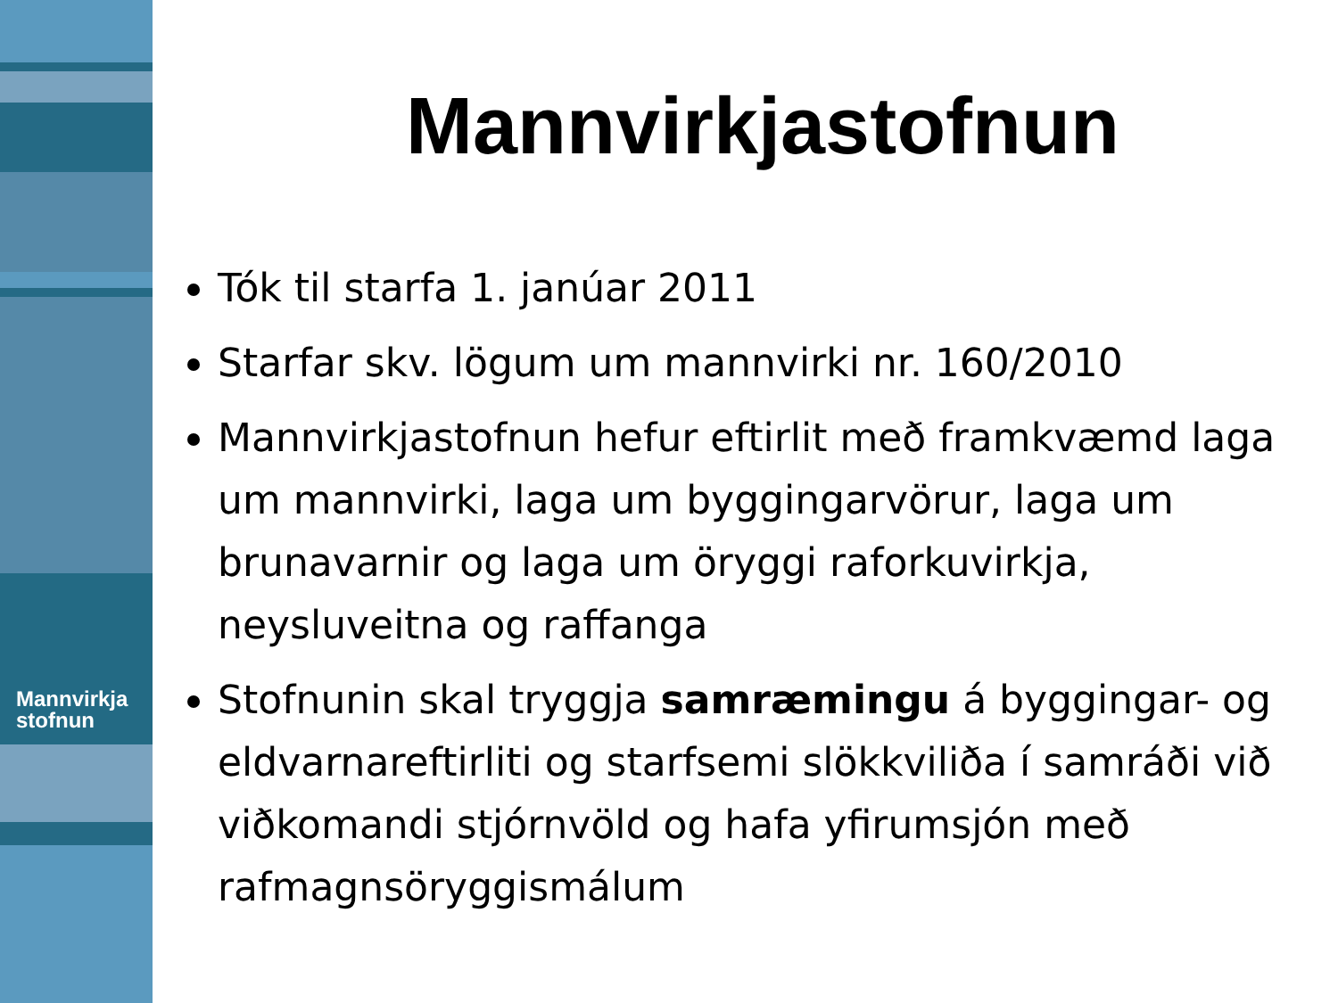Mannvirkja
stofnun
Mannvirkjastofnun
Tók til starfa 1. janúar 2011
Starfar skv. lögum um mannvirki nr. 160/2010
Mannvirkjastofnun hefur eftirlit með framkvæmd laga um mannvirki, laga um byggingarvörur, laga um brunavarnir og laga um öryggi raforkuvirkja, neysluveitna og raffanga
Stofnunin skal tryggja samræmingu á byggingar- og eldvarnareftirliti og starfsemi slökkviliða í samráði við viðkomandi stjórnvöld og hafa yfirumsjón með rafmagnsöryggismálum